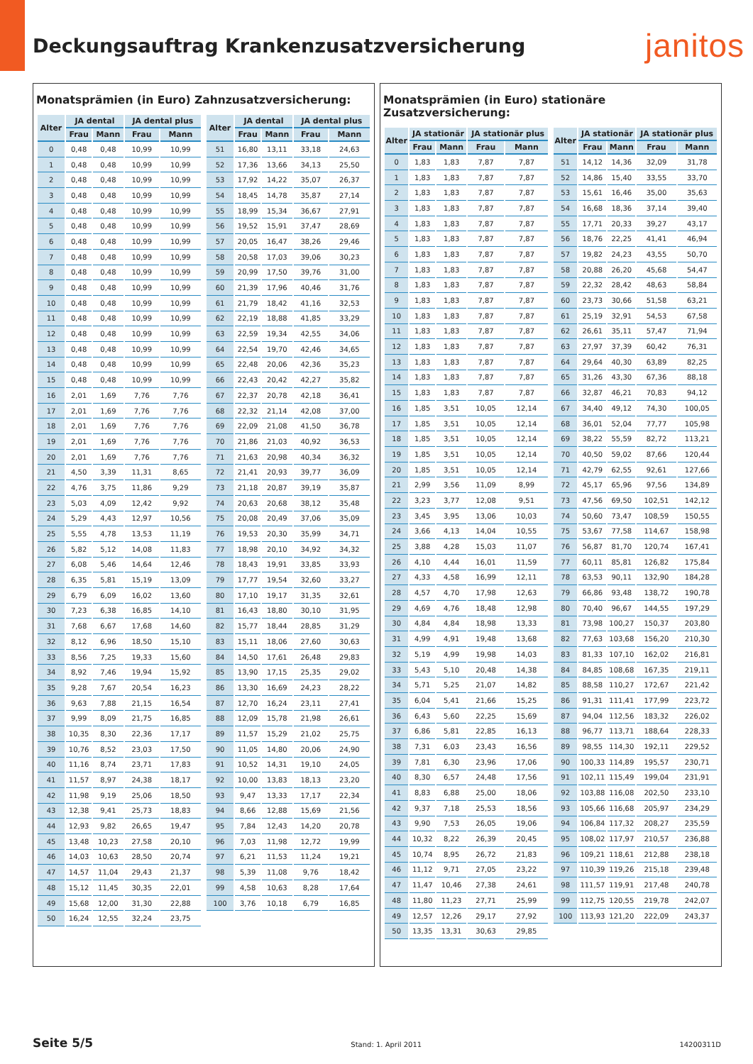Deckungsauftrag Krankenzusatzversicherung
janitos
Monatsprämien (in Euro) Zahnzusatzversicherung:
| Alter | JA dental | | JA dental plus | |
| --- | --- | --- | --- | --- |
| | Frau | Mann | Frau | Mann |
| 0 | 0,48 | 0,48 | 10,99 | 10,99 |
| 1 | 0,48 | 0,48 | 10,99 | 10,99 |
| 2 | 0,48 | 0,48 | 10,99 | 10,99 |
| 3 | 0,48 | 0,48 | 10,99 | 10,99 |
| 4 | 0,48 | 0,48 | 10,99 | 10,99 |
| 5 | 0,48 | 0,48 | 10,99 | 10,99 |
| 6 | 0,48 | 0,48 | 10,99 | 10,99 |
| 7 | 0,48 | 0,48 | 10,99 | 10,99 |
| 8 | 0,48 | 0,48 | 10,99 | 10,99 |
| 9 | 0,48 | 0,48 | 10,99 | 10,99 |
| 10 | 0,48 | 0,48 | 10,99 | 10,99 |
| 11 | 0,48 | 0,48 | 10,99 | 10,99 |
| 12 | 0,48 | 0,48 | 10,99 | 10,99 |
| 13 | 0,48 | 0,48 | 10,99 | 10,99 |
| 14 | 0,48 | 0,48 | 10,99 | 10,99 |
| 15 | 0,48 | 0,48 | 10,99 | 10,99 |
| 16 | 2,01 | 1,69 | 7,76 | 7,76 |
| 17 | 2,01 | 1,69 | 7,76 | 7,76 |
| 18 | 2,01 | 1,69 | 7,76 | 7,76 |
| 19 | 2,01 | 1,69 | 7,76 | 7,76 |
| 20 | 2,01 | 1,69 | 7,76 | 7,76 |
| 21 | 4,50 | 3,39 | 11,31 | 8,65 |
| 22 | 4,76 | 3,75 | 11,86 | 9,29 |
| 23 | 5,03 | 4,09 | 12,42 | 9,92 |
| 24 | 5,29 | 4,43 | 12,97 | 10,56 |
| 25 | 5,55 | 4,78 | 13,53 | 11,19 |
| 26 | 5,82 | 5,12 | 14,08 | 11,83 |
| 27 | 6,08 | 5,46 | 14,64 | 12,46 |
| 28 | 6,35 | 5,81 | 15,19 | 13,09 |
| 29 | 6,79 | 6,09 | 16,02 | 13,60 |
| 30 | 7,23 | 6,38 | 16,85 | 14,10 |
| 31 | 7,68 | 6,67 | 17,68 | 14,60 |
| 32 | 8,12 | 6,96 | 18,50 | 15,10 |
| 33 | 8,56 | 7,25 | 19,33 | 15,60 |
| 34 | 8,92 | 7,46 | 19,94 | 15,92 |
| 35 | 9,28 | 7,67 | 20,54 | 16,23 |
| 36 | 9,63 | 7,88 | 21,15 | 16,54 |
| 37 | 9,99 | 8,09 | 21,75 | 16,85 |
| 38 | 10,35 | 8,30 | 22,36 | 17,17 |
| 39 | 10,76 | 8,52 | 23,03 | 17,50 |
| 40 | 11,16 | 8,74 | 23,71 | 17,83 |
| 41 | 11,57 | 8,97 | 24,38 | 18,17 |
| 42 | 11,98 | 9,19 | 25,06 | 18,50 |
| 43 | 12,38 | 9,41 | 25,73 | 18,83 |
| 44 | 12,93 | 9,82 | 26,65 | 19,47 |
| 45 | 13,48 | 10,23 | 27,58 | 20,10 |
| 46 | 14,03 | 10,63 | 28,50 | 20,74 |
| 47 | 14,57 | 11,04 | 29,43 | 21,37 |
| 48 | 15,12 | 11,45 | 30,35 | 22,01 |
| 49 | 15,68 | 12,00 | 31,30 | 22,88 |
| 50 | 16,24 | 12,55 | 32,24 | 23,75 |
| Alter | JA dental | | JA dental plus | |
| --- | --- | --- | --- | --- |
| | Frau | Mann | Frau | Mann |
| 51 | 16,80 | 13,11 | 33,18 | 24,63 |
| 52 | 17,36 | 13,66 | 34,13 | 25,50 |
| 53 | 17,92 | 14,22 | 35,07 | 26,37 |
| 54 | 18,45 | 14,78 | 35,87 | 27,14 |
| 55 | 18,99 | 15,34 | 36,67 | 27,91 |
| 56 | 19,52 | 15,91 | 37,47 | 28,69 |
| 57 | 20,05 | 16,47 | 38,26 | 29,46 |
| 58 | 20,58 | 17,03 | 39,06 | 30,23 |
| 59 | 20,99 | 17,50 | 39,76 | 31,00 |
| 60 | 21,39 | 17,96 | 40,46 | 31,76 |
| 61 | 21,79 | 18,42 | 41,16 | 32,53 |
| 62 | 22,19 | 18,88 | 41,85 | 33,29 |
| 63 | 22,59 | 19,34 | 42,55 | 34,06 |
| 64 | 22,54 | 19,70 | 42,46 | 34,65 |
| 65 | 22,48 | 20,06 | 42,36 | 35,23 |
| 66 | 22,43 | 20,42 | 42,27 | 35,82 |
| 67 | 22,37 | 20,78 | 42,18 | 36,41 |
| 68 | 22,32 | 21,14 | 42,08 | 37,00 |
| 69 | 22,09 | 21,08 | 41,50 | 36,78 |
| 70 | 21,86 | 21,03 | 40,92 | 36,53 |
| 71 | 21,63 | 20,98 | 40,34 | 36,32 |
| 72 | 21,41 | 20,93 | 39,77 | 36,09 |
| 73 | 21,18 | 20,87 | 39,19 | 35,87 |
| 74 | 20,63 | 20,68 | 38,12 | 35,48 |
| 75 | 20,08 | 20,49 | 37,06 | 35,09 |
| 76 | 19,53 | 20,30 | 35,99 | 34,71 |
| 77 | 18,98 | 20,10 | 34,92 | 34,32 |
| 78 | 18,43 | 19,91 | 33,85 | 33,93 |
| 79 | 17,77 | 19,54 | 32,60 | 33,27 |
| 80 | 17,10 | 19,17 | 31,35 | 32,61 |
| 81 | 16,43 | 18,80 | 30,10 | 31,95 |
| 82 | 15,77 | 18,44 | 28,85 | 31,29 |
| 83 | 15,11 | 18,06 | 27,60 | 30,63 |
| 84 | 14,50 | 17,61 | 26,48 | 29,83 |
| 85 | 13,90 | 17,15 | 25,35 | 29,02 |
| 86 | 13,30 | 16,69 | 24,23 | 28,22 |
| 87 | 12,70 | 16,24 | 23,11 | 27,41 |
| 88 | 12,09 | 15,78 | 21,98 | 26,61 |
| 89 | 11,57 | 15,29 | 21,02 | 25,75 |
| 90 | 11,05 | 14,80 | 20,06 | 24,90 |
| 91 | 10,52 | 14,31 | 19,10 | 24,05 |
| 92 | 10,00 | 13,83 | 18,13 | 23,20 |
| 93 | 9,47 | 13,33 | 17,17 | 22,34 |
| 94 | 8,66 | 12,88 | 15,69 | 21,56 |
| 95 | 7,84 | 12,43 | 14,20 | 20,78 |
| 96 | 7,03 | 11,98 | 12,72 | 19,99 |
| 97 | 6,21 | 11,53 | 11,24 | 19,21 |
| 98 | 5,39 | 11,08 | 9,76 | 18,42 |
| 99 | 4,58 | 10,63 | 8,28 | 17,64 |
| 100 | 3,76 | 10,18 | 6,79 | 16,85 |
Monatsprämien (in Euro) stationäre Zusatzversicherung:
| Alter | JA stationär | | JA stationär plus | |
| --- | --- | --- | --- | --- |
| | Frau | Mann | Frau | Mann |
| 0 | 1,83 | 1,83 | 7,87 | 7,87 |
| 1 | 1,83 | 1,83 | 7,87 | 7,87 |
| 2 | 1,83 | 1,83 | 7,87 | 7,87 |
| 3 | 1,83 | 1,83 | 7,87 | 7,87 |
| 4 | 1,83 | 1,83 | 7,87 | 7,87 |
| 5 | 1,83 | 1,83 | 7,87 | 7,87 |
| 6 | 1,83 | 1,83 | 7,87 | 7,87 |
| 7 | 1,83 | 1,83 | 7,87 | 7,87 |
| 8 | 1,83 | 1,83 | 7,87 | 7,87 |
| 9 | 1,83 | 1,83 | 7,87 | 7,87 |
| 10 | 1,83 | 1,83 | 7,87 | 7,87 |
| 11 | 1,83 | 1,83 | 7,87 | 7,87 |
| 12 | 1,83 | 1,83 | 7,87 | 7,87 |
| 13 | 1,83 | 1,83 | 7,87 | 7,87 |
| 14 | 1,83 | 1,83 | 7,87 | 7,87 |
| 15 | 1,83 | 1,83 | 7,87 | 7,87 |
| 16 | 1,85 | 3,51 | 10,05 | 12,14 |
| 17 | 1,85 | 3,51 | 10,05 | 12,14 |
| 18 | 1,85 | 3,51 | 10,05 | 12,14 |
| 19 | 1,85 | 3,51 | 10,05 | 12,14 |
| 20 | 1,85 | 3,51 | 10,05 | 12,14 |
| 21 | 2,99 | 3,56 | 11,09 | 8,99 |
| 22 | 3,23 | 3,77 | 12,08 | 9,51 |
| 23 | 3,45 | 3,95 | 13,06 | 10,03 |
| 24 | 3,66 | 4,13 | 14,04 | 10,55 |
| 25 | 3,88 | 4,28 | 15,03 | 11,07 |
| 26 | 4,10 | 4,44 | 16,01 | 11,59 |
| 27 | 4,33 | 4,58 | 16,99 | 12,11 |
| 28 | 4,57 | 4,70 | 17,98 | 12,63 |
| 29 | 4,69 | 4,76 | 18,48 | 12,98 |
| 30 | 4,84 | 4,84 | 18,98 | 13,33 |
| 31 | 4,99 | 4,91 | 19,48 | 13,68 |
| 32 | 5,19 | 4,99 | 19,98 | 14,03 |
| 33 | 5,43 | 5,10 | 20,48 | 14,38 |
| 34 | 5,71 | 5,25 | 21,07 | 14,82 |
| 35 | 6,04 | 5,41 | 21,66 | 15,25 |
| 36 | 6,43 | 5,60 | 22,25 | 15,69 |
| 37 | 6,86 | 5,81 | 22,85 | 16,13 |
| 38 | 7,31 | 6,03 | 23,43 | 16,56 |
| 39 | 7,81 | 6,30 | 23,96 | 17,06 |
| 40 | 8,30 | 6,57 | 24,48 | 17,56 |
| 41 | 8,83 | 6,88 | 25,00 | 18,06 |
| 42 | 9,37 | 7,18 | 25,53 | 18,56 |
| 43 | 9,90 | 7,53 | 26,05 | 19,06 |
| 44 | 10,32 | 8,22 | 26,39 | 20,45 |
| 45 | 10,74 | 8,95 | 26,72 | 21,83 |
| 46 | 11,12 | 9,71 | 27,05 | 23,22 |
| 47 | 11,47 | 10,46 | 27,38 | 24,61 |
| 48 | 11,80 | 11,23 | 27,71 | 25,99 |
| 49 | 12,57 | 12,26 | 29,17 | 27,92 |
| 50 | 13,35 | 13,31 | 30,63 | 29,85 |
| Alter | JA stationär | | JA stationär plus | |
| --- | --- | --- | --- | --- |
| | Frau | Mann | Frau | Mann |
| 51 | 14,12 | 14,36 | 32,09 | 31,78 |
| 52 | 14,86 | 15,40 | 33,55 | 33,70 |
| 53 | 15,61 | 16,46 | 35,00 | 35,63 |
| 54 | 16,68 | 18,36 | 37,14 | 39,40 |
| 55 | 17,71 | 20,33 | 39,27 | 43,17 |
| 56 | 18,76 | 22,25 | 41,41 | 46,94 |
| 57 | 19,82 | 24,23 | 43,55 | 50,70 |
| 58 | 20,88 | 26,20 | 45,68 | 54,47 |
| 59 | 22,32 | 28,42 | 48,63 | 58,84 |
| 60 | 23,73 | 30,66 | 51,58 | 63,21 |
| 61 | 25,19 | 32,91 | 54,53 | 67,58 |
| 62 | 26,61 | 35,11 | 57,47 | 71,94 |
| 63 | 27,97 | 37,39 | 60,42 | 76,31 |
| 64 | 29,64 | 40,30 | 63,89 | 82,25 |
| 65 | 31,26 | 43,30 | 67,36 | 88,18 |
| 66 | 32,87 | 46,21 | 70,83 | 94,12 |
| 67 | 34,40 | 49,12 | 74,30 | 100,05 |
| 68 | 36,01 | 52,04 | 77,77 | 105,98 |
| 69 | 38,22 | 55,59 | 82,72 | 113,21 |
| 70 | 40,50 | 59,02 | 87,66 | 120,44 |
| 71 | 42,79 | 62,55 | 92,61 | 127,66 |
| 72 | 45,17 | 65,96 | 97,56 | 134,89 |
| 73 | 47,56 | 69,50 | 102,51 | 142,12 |
| 74 | 50,60 | 73,47 | 108,59 | 150,55 |
| 75 | 53,67 | 77,58 | 114,67 | 158,98 |
| 76 | 56,87 | 81,70 | 120,74 | 167,41 |
| 77 | 60,11 | 85,81 | 126,82 | 175,84 |
| 78 | 63,53 | 90,11 | 132,90 | 184,28 |
| 79 | 66,86 | 93,48 | 138,72 | 190,78 |
| 80 | 70,40 | 96,67 | 144,55 | 197,29 |
| 81 | 73,98 | 100,27 | 150,37 | 203,80 |
| 82 | 77,63 | 103,68 | 156,20 | 210,30 |
| 83 | 81,33 | 107,10 | 162,02 | 216,81 |
| 84 | 84,85 | 108,68 | 167,35 | 219,11 |
| 85 | 88,58 | 110,27 | 172,67 | 221,42 |
| 86 | 91,31 | 111,41 | 177,99 | 223,72 |
| 87 | 94,04 | 112,56 | 183,32 | 226,02 |
| 88 | 96,77 | 113,71 | 188,64 | 228,33 |
| 89 | 98,55 | 114,30 | 192,11 | 229,52 |
| 90 | 100,33 | 114,89 | 195,57 | 230,71 |
| 91 | 102,11 | 115,49 | 199,04 | 231,91 |
| 92 | 103,88 | 116,08 | 202,50 | 233,10 |
| 93 | 105,66 | 116,68 | 205,97 | 234,29 |
| 94 | 106,84 | 117,32 | 208,27 | 235,59 |
| 95 | 108,02 | 117,97 | 210,57 | 236,88 |
| 96 | 109,21 | 118,61 | 212,88 | 238,18 |
| 97 | 110,39 | 119,26 | 215,18 | 239,48 |
| 98 | 111,57 | 119,91 | 217,48 | 240,78 |
| 99 | 112,75 | 120,55 | 219,78 | 242,07 |
| 100 | 113,93 | 121,20 | 222,09 | 243,37 |
Seite 5/5 Stand: 1. April 2011 14200311D